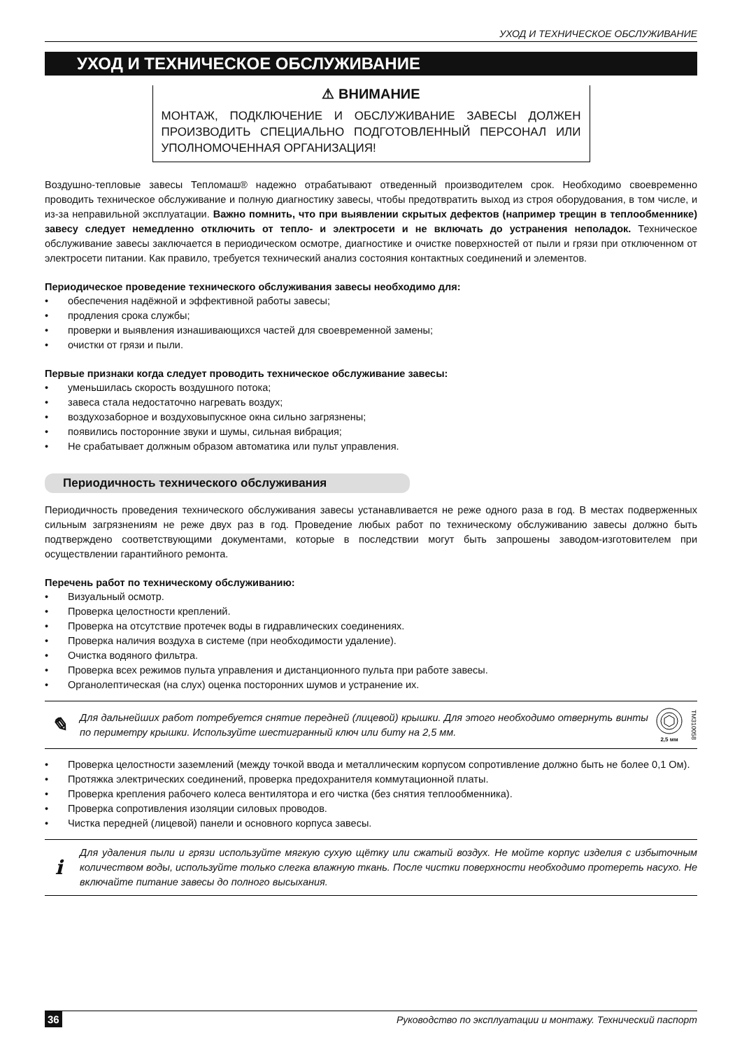УХОД И ТЕХНИЧЕСКОЕ ОБСЛУЖИВАНИЕ
УХОД И ТЕХНИЧЕСКОЕ ОБСЛУЖИВАНИЕ
⚠ ВНИМАНИЕ
МОНТАЖ, ПОДКЛЮЧЕНИЕ И ОБСЛУЖИВАНИЕ ЗАВЕСЫ ДОЛЖЕН ПРОИЗВОДИТЬ СПЕЦИАЛЬНО ПОДГОТОВЛЕННЫЙ ПЕРСОНАЛ ИЛИ УПОЛНОМОЧЕННАЯ ОРГАНИЗАЦИЯ!
Воздушно-тепловые завесы Тепломаш® надежно отрабатывают отведенный производителем срок. Необходимо своевременно проводить техническое обслуживание и полную диагностику завесы, чтобы предотвратить выход из строя оборудования, в том числе, и из-за неправильной эксплуатации. Важно помнить, что при выявлении скрытых дефектов (например трещин в теплообменнике) завесу следует немедленно отключить от тепло- и электросети и не включать до устранения неполадок. Техническое обслуживание завесы заключается в периодическом осмотре, диагностике и очистке поверхностей от пыли и грязи при отключенном от электросети питании. Как правило, требуется технический анализ состояния контактных соединений и элементов.
Периодическое проведение технического обслуживания завесы необходимо для:
• обеспечения надёжной и эффективной работы завесы;
• продления срока службы;
• проверки и выявления изнашивающихся частей для своевременной замены;
• очистки от грязи и пыли.
Первые признаки когда следует проводить техническое обслуживание завесы:
• уменьшилась скорость воздушного потока;
• завеса стала недостаточно нагревать воздух;
• воздухозаборное и воздуховыпускное окна сильно загрязнены;
• появились посторонние звуки и шумы, сильная вибрация;
• Не срабатывает должным образом автоматика или пульт управления.
Периодичность технического обслуживания
Периодичность проведения технического обслуживания завесы устанавливается не реже одного раза в год. В местах подверженных сильным загрязнениям не реже двух раз в год. Проведение любых работ по техническому обслуживанию завесы должно быть подтверждено соответствующими документами, которые в последствии могут быть запрошены заводом-изготовителем при осуществлении гарантийного ремонта.
Перечень работ по техническому обслуживанию:
• Визуальный осмотр.
• Проверка целостности креплений.
• Проверка на отсутствие протечек воды в гидравлических соединениях.
• Проверка наличия воздуха в системе (при необходимости удаление).
• Очистка водяного фильтра.
• Проверка всех режимов пульта управления и дистанционного пульта при работе завесы.
• Органолептическая (на слух) оценка посторонних шумов и устранение их.
✎
Для дальнейших работ потребуется снятие передней (лицевой) крышки. Для этого необходимо отвернуть винты по периметру крышки. Используйте шестигранный ключ или биту на 2,5 мм.
2,5 мм
TM310058
• Проверка целостности заземлений (между точкой ввода и металлическим корпусом сопротивление должно быть не более 0,1 Ом).
• Протяжка электрических соединений, проверка предохранителя коммутационной платы.
• Проверка крепления рабочего колеса вентилятора и его чистка (без снятия теплообменника).
• Проверка сопротивления изоляции силовых проводов.
• Чистка передней (лицевой) панели и основного корпуса завесы.
i
Для удаления пыли и грязи используйте мягкую сухую щётку или сжатый воздух. Не мойте корпус изделия с избыточным количеством воды, используйте только слегка влажную ткань. После чистки поверхности необходимо протереть насухо. Не включайте питание завесы до полного высыхания.
36 Руководство по эксплуатации и монтажу. Технический паспорт